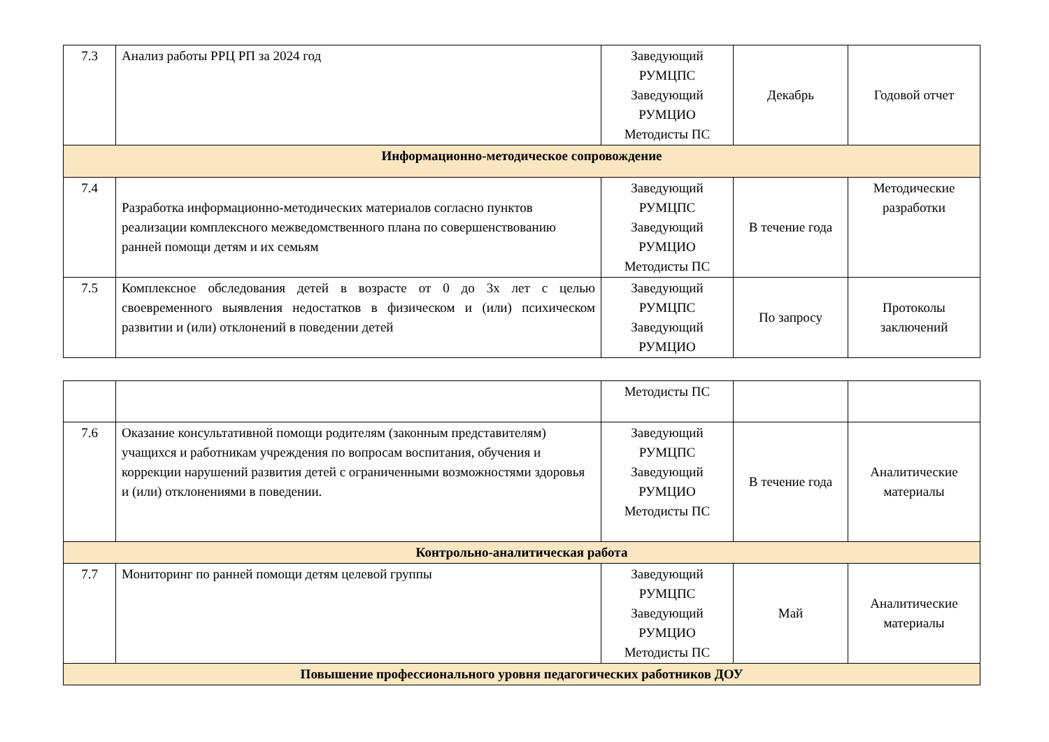| 7.3 | Анализ работы РРЦ РП за 2024 год | Заведующий РУМЦПС Заведующий РУМЦИО Методисты ПС | Декабрь | Годовой отчет |
| Информационно-методическое сопровождение | | | | |
| 7.4 | Разработка информационно-методических материалов согласно пунктов реализации комплексного межведомственного плана по совершенствованию ранней помощи детям и их семьям | Заведующий РУМЦПС Заведующий РУМЦИО Методисты ПС | В течение года | Методические разработки |
| 7.5 | Комплексное обследования детей в возрасте от 0 до 3х лет с целью своевременного выявления недостатков в физическом и (или) психическом развитии и (или) отклонений в поведении детей | Заведующий РУМЦПС Заведующий РУМЦИО | По запросу | Протоколы заключений |
| | | Методисты ПС | | |
| 7.6 | Оказание консультативной помощи родителям (законным представителям) учащихся и работникам учреждения по вопросам воспитания, обучения и коррекции нарушений развития детей с ограниченными возможностями здоровья и (или) отклонениями в поведении. | Заведующий РУМЦПС Заведующий РУМЦИО Методисты ПС | В течение года | Аналитические материалы |
| Контрольно-аналитическая работа | | | | |
| 7.7 | Мониторинг по ранней помощи детям целевой группы | Заведующий РУМЦПС Заведующий РУМЦИО Методисты ПС | Май | Аналитические материалы |
| Повышение профессионального уровня педагогических работников ДОУ | | | | |